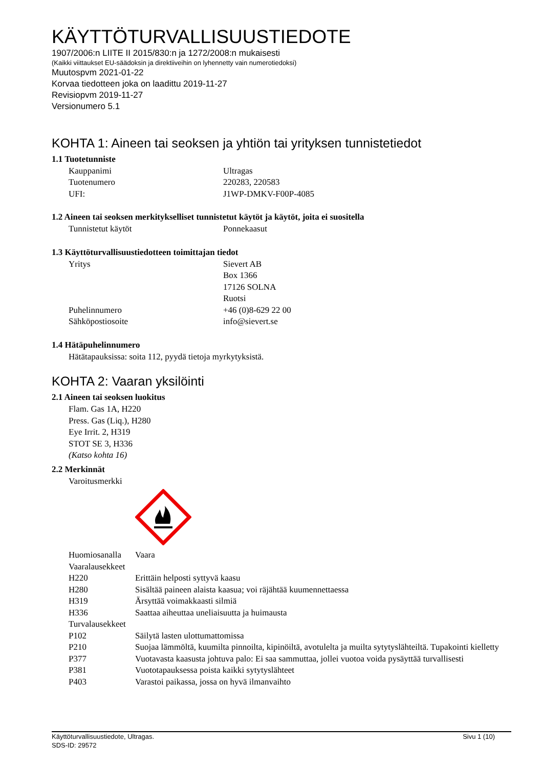KÄYTTÖTURVALLISUUSTIEDOTE
1907/2006:n LIITE II 2015/830:n ja 1272/2008:n mukaisesti
(Kaikki viittaukset EU-säädoksin ja direktiiveihin on lyhennetty vain numerotiedoksi)
Muutospvm 2021-01-22
Korvaa tiedotteen joka on laadittu 2019-11-27
Revisiopvm 2019-11-27
Versionumero 5.1
KOHTA 1: Aineen tai seoksen ja yhtiön tai yrityksen tunnistetiedot
1.1 Tuotetunniste
| Kauppanimi | Ultragas |
| Tuotenumero | 220283, 220583 |
| UFI: | J1WP-DMKV-F00P-4085 |
1.2 Aineen tai seoksen merkitykselliset tunnistetut käytöt ja käytöt, joita ei suositella
| Tunnistetut käytöt | Ponnekaasut |
1.3 Käyttöturvallisuustiedotteen toimittajan tiedot
| Yritys | Sievert AB Box 1366 17126 SOLNA Ruotsi |
| Puhelinnumero | +46 (0)8-629 22 00 |
| Sähköpostiosoite | info@sievert.se |
1.4 Hätäpuhelinnumero
Hätätapauksissa: soita 112, pyydä tietoja myrkytyksistä.
KOHTA 2: Vaaran yksilöinti
2.1 Aineen tai seoksen luokitus
Flam. Gas 1A, H220
Press. Gas (Liq.), H280
Eye Irrit. 2, H319
STOT SE 3, H336
(Katso kohta 16)
2.2 Merkinnät
Varoitusmerkki
| Huomiosanalla | Vaara |
| Vaaralausekkeet | |
| H220 | Erittäin helposti syttyvä kaasu |
| H280 | Sisältää paineen alaista kaasua; voi räjähtää kuumennettaessa |
| H319 | Ärsyttää voimakkaasti silmiä |
| H336 | Saattaa aiheuttaa uneliaisuutta ja huimausta |
| Turvalausekkeet | |
| P102 | Säilytä lasten ulottumattomissa |
| P210 | Suojaa lämmöltä, kuumilta pinnoilta, kipinöiltä, avotulelta ja muilta sytytyslähteiltä. Tupakointi kielletty |
| P377 | Vuotavasta kaasusta johtuva palo: Ei saa sammuttaa, jollei vuotoa voida pysäyttää turvallisesti |
| P381 | Vuototapauksessa poista kaikki sytytyslähteet |
| P403 | Varastoi paikassa, jossa on hyvä ilmanvaihto |
Käyttöturvallisuustiedote, Ultragas.
SDS-ID: 29572
Sivu 1 (10)